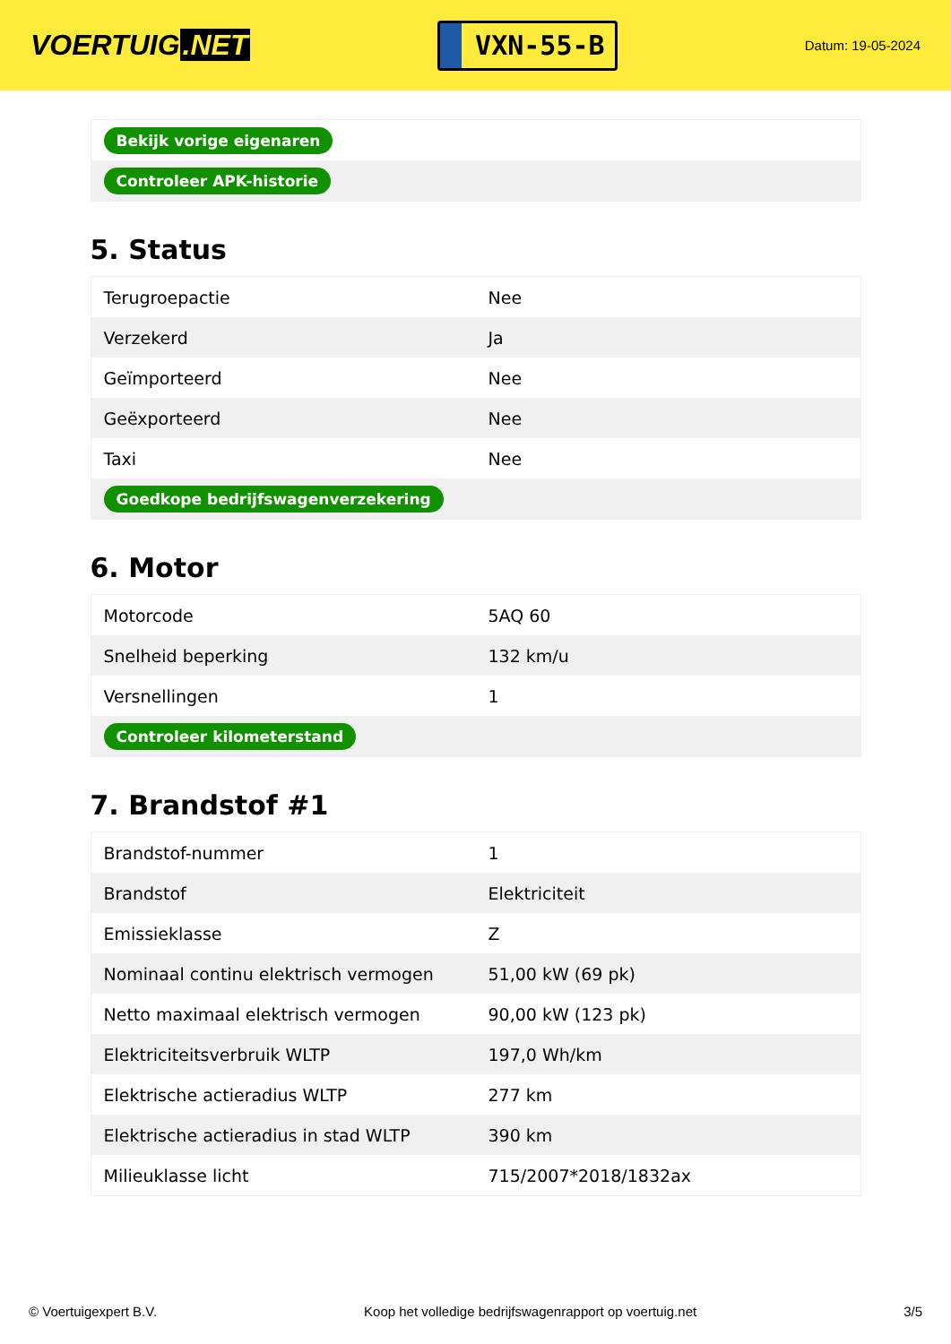VOERTUIG.NET
VXN-55-B
Datum: 19-05-2024
| Bekijk vorige eigenaren |
| Controleer APK-historie |
5. Status
| Terugroepactie | Nee |
| Verzekerd | Ja |
| Geïmporteerd | Nee |
| Geëxporteerd | Nee |
| Taxi | Nee |
| Goedkope bedrijfswagenverzekering | |
6. Motor
| Motorcode | 5AQ 60 |
| Snelheid beperking | 132 km/u |
| Versnellingen | 1 |
| Controleer kilometerstand | |
7. Brandstof #1
| Brandstof-nummer | 1 |
| Brandstof | Elektriciteit |
| Emissieklasse | Z |
| Nominaal continu elektrisch vermogen | 51,00 kW (69 pk) |
| Netto maximaal elektrisch vermogen | 90,00 kW (123 pk) |
| Elektriciteitsverbruik WLTP | 197,0 Wh/km |
| Elektrische actieradius WLTP | 277 km |
| Elektrische actieradius in stad WLTP | 390 km |
| Milieuklasse licht | 715/2007*2018/1832ax |
© Voertuigexpert B.V. Koop het volledige bedrijfswagenrapport op voertuig.net 3/5